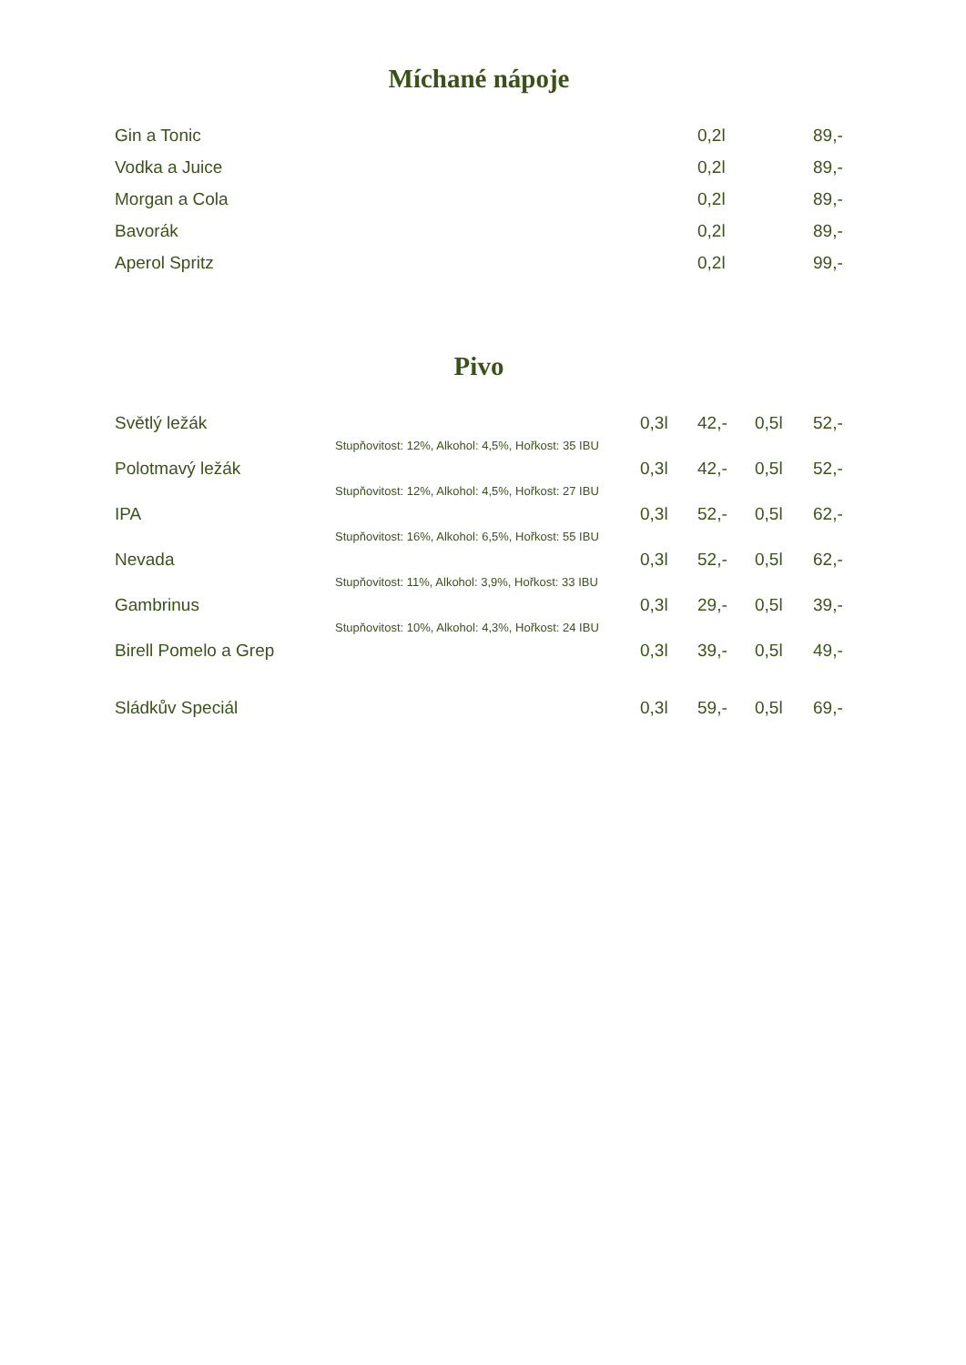Míchané nápoje
| Gin a Tonic | 0,2l | | 89,- |
| Vodka a Juice | 0,2l | | 89,- |
| Morgan a Cola | 0,2l | | 89,- |
| Bavorák | 0,2l | | 89,- |
| Aperol Spritz | 0,2l | | 99,- |
Pivo
| Světlý ležák | 0,3l | 42,- | 0,5l | 52,- |
| Stupňovitost: 12%, Alkohol: 4,5%, Hořkost: 35 IBU | | | | |
| Polotmavý ležák | 0,3l | 42,- | 0,5l | 52,- |
| Stupňovitost: 12%, Alkohol: 4,5%, Hořkost: 27 IBU | | | | |
| IPA | 0,3l | 52,- | 0,5l | 62,- |
| Stupňovitost: 16%, Alkohol: 6,5%, Hořkost: 55 IBU | | | | |
| Nevada | 0,3l | 52,- | 0,5l | 62,- |
| Stupňovitost: 11%, Alkohol: 3,9%, Hořkost: 33 IBU | | | | |
| Gambrinus | 0,3l | 29,- | 0,5l | 39,- |
| Stupňovitost: 10%, Alkohol: 4,3%, Hořkost: 24 IBU | | | | |
| Birell Pomelo a Grep | 0,3l | 39,- | 0,5l | 49,- |
| Sládkův Speciál | 0,3l | 59,- | 0,5l | 69,- |